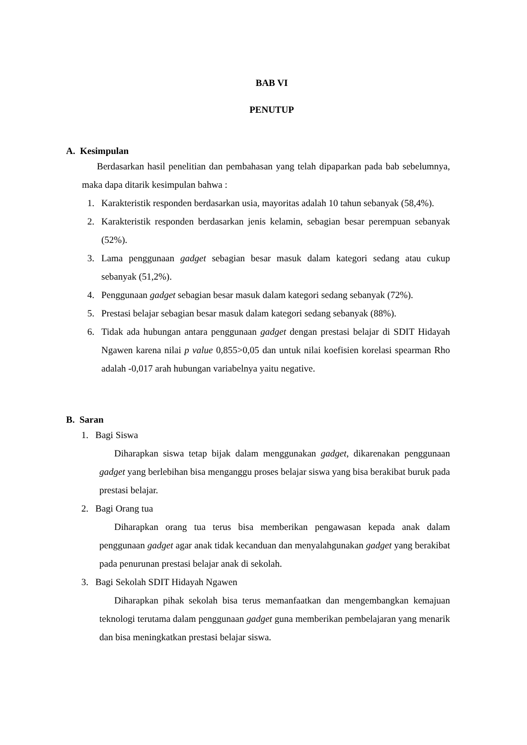BAB VI
PENUTUP
A. Kesimpulan
Berdasarkan hasil penelitian dan pembahasan yang telah dipaparkan pada bab sebelumnya, maka dapa ditarik kesimpulan bahwa :
1. Karakteristik responden berdasarkan usia, mayoritas adalah 10 tahun sebanyak (58,4%).
2. Karakteristik responden berdasarkan jenis kelamin, sebagian besar perempuan sebanyak (52%).
3. Lama penggunaan gadget sebagian besar masuk dalam kategori sedang atau cukup sebanyak (51,2%).
4. Penggunaan gadget sebagian besar masuk dalam kategori sedang sebanyak (72%).
5. Prestasi belajar sebagian besar masuk dalam kategori sedang sebanyak (88%).
6. Tidak ada hubungan antara penggunaan gadget dengan prestasi belajar di SDIT Hidayah Ngawen karena nilai p value 0,855>0,05 dan untuk nilai koefisien korelasi spearman Rho adalah -0,017 arah hubungan variabelnya yaitu negative.
B. Saran
1. Bagi Siswa
Diharapkan siswa tetap bijak dalam menggunakan gadget, dikarenakan penggunaan gadget yang berlebihan bisa menganggu proses belajar siswa yang bisa berakibat buruk pada prestasi belajar.
2. Bagi Orang tua
Diharapkan orang tua terus bisa memberikan pengawasan kepada anak dalam penggunaan gadget agar anak tidak kecanduan dan menyalahgunakan gadget yang berakibat pada penurunan prestasi belajar anak di sekolah.
3. Bagi Sekolah SDIT Hidayah Ngawen
Diharapkan pihak sekolah bisa terus memanfaatkan dan mengembangkan kemajuan teknologi terutama dalam penggunaan gadget guna memberikan pembelajaran yang menarik dan bisa meningkatkan prestasi belajar siswa.